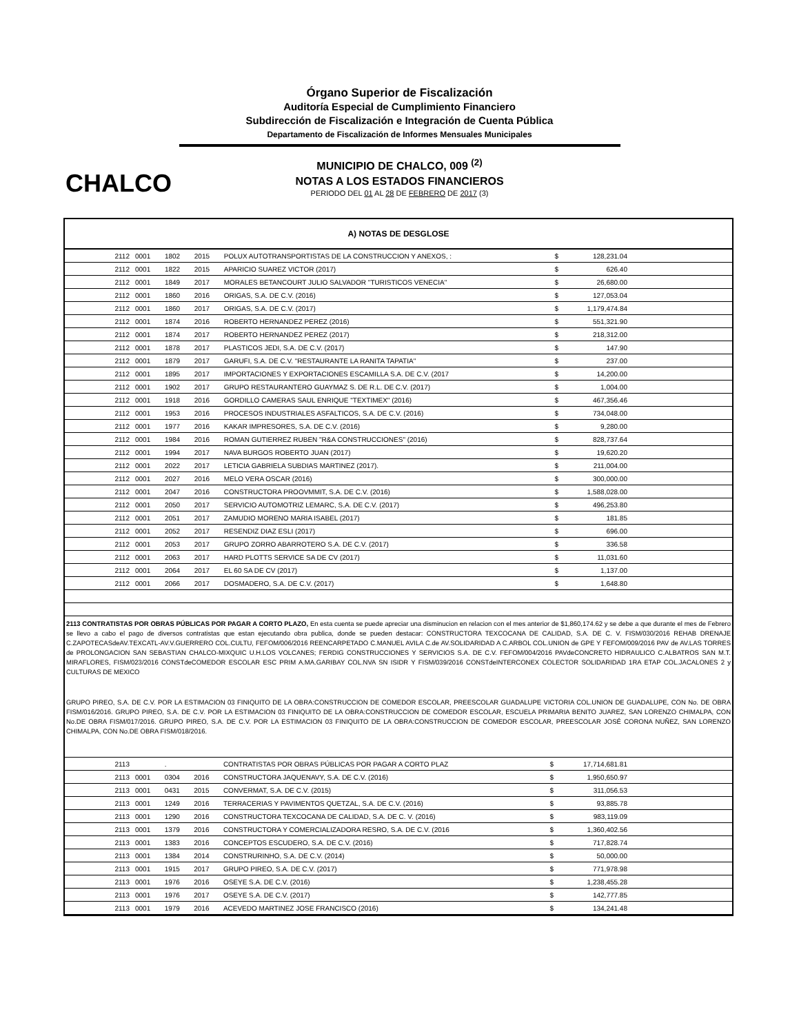Órgano Superior de Fiscalización
Auditoría Especial de Cumplimiento Financiero
Subdirección de Fiscalización e Integración de Cuenta Pública
Departamento de Fiscalización de Informes Mensuales Municipales
CHALCO
MUNICIPIO DE CHALCO, 009 <sup>(2)</sup>
NOTAS A LOS ESTADOS FINANCIEROS
PERIODO DEL 01 AL 28 DE FEBRERO DE 2017 (3)
A) NOTAS DE DESGLOSE
| 2112 | 0001 | 1802 | 2015 | POLUX AUTOTRANSPORTISTAS DE LA CONSTRUCCION Y ANEXOS, : | $ | 128,231.04 | |
| 2112 | 0001 | 1822 | 2015 | APARICIO SUAREZ VICTOR (2017) | $ | 626.40 | |
| 2112 | 0001 | 1849 | 2017 | MORALES BETANCOURT JULIO SALVADOR "TURISTICOS VENECIA" | $ | 26,680.00 | |
| 2112 | 0001 | 1860 | 2016 | ORIGAS, S.A. DE C.V. (2016) | $ | 127,053.04 | |
| 2112 | 0001 | 1860 | 2017 | ORIGAS, S.A. DE C.V. (2017) | $ | 1,179,474.84 | |
| 2112 | 0001 | 1874 | 2016 | ROBERTO HERNANDEZ PEREZ (2016) | $ | 551,321.90 | |
| 2112 | 0001 | 1874 | 2017 | ROBERTO HERNANDEZ PEREZ (2017) | $ | 218,312.00 | |
| 2112 | 0001 | 1878 | 2017 | PLASTICOS JEDI, S.A. DE C.V. (2017) | $ | 147.90 | |
| 2112 | 0001 | 1879 | 2017 | GARUFI, S.A. DE C.V. "RESTAURANTE LA RANITA TAPATIA" | $ | 237.00 | |
| 2112 | 0001 | 1895 | 2017 | IMPORTACIONES Y EXPORTACIONES ESCAMILLA S.A. DE C.V. (2017 | $ | 14,200.00 | |
| 2112 | 0001 | 1902 | 2017 | GRUPO RESTAURANTERO GUAYMAZ S. DE R.L. DE C.V. (2017) | $ | 1,004.00 | |
| 2112 | 0001 | 1918 | 2016 | GORDILLO CAMERAS SAUL ENRIQUE "TEXTIMEX" (2016) | $ | 467,356.46 | |
| 2112 | 0001 | 1953 | 2016 | PROCESOS INDUSTRIALES ASFALTICOS, S.A. DE C.V. (2016) | $ | 734,048.00 | |
| 2112 | 0001 | 1977 | 2016 | KAKAR IMPRESORES, S.A. DE C.V. (2016) | $ | 9,280.00 | |
| 2112 | 0001 | 1984 | 2016 | ROMAN GUTIERREZ RUBEN "R&A CONSTRUCCIONES" (2016) | $ | 828,737.64 | |
| 2112 | 0001 | 1994 | 2017 | NAVA BURGOS ROBERTO JUAN (2017) | $ | 19,620.20 | |
| 2112 | 0001 | 2022 | 2017 | LETICIA GABRIELA SUBDIAS MARTINEZ (2017). | $ | 211,004.00 | |
| 2112 | 0001 | 2027 | 2016 | MELO VERA OSCAR (2016) | $ | 300,000.00 | |
| 2112 | 0001 | 2047 | 2016 | CONSTRUCTORA PROOVMMIT, S.A. DE C.V. (2016) | $ | 1,588,028.00 | |
| 2112 | 0001 | 2050 | 2017 | SERVICIO AUTOMOTRIZ LEMARC, S.A. DE C.V. (2017) | $ | 496,253.80 | |
| 2112 | 0001 | 2051 | 2017 | ZAMUDIO MORENO MARIA ISABEL (2017) | $ | 181.85 | |
| 2112 | 0001 | 2052 | 2017 | RESENDIZ DIAZ ESLI (2017) | $ | 696.00 | |
| 2112 | 0001 | 2053 | 2017 | GRUPO ZORRO ABARROTERO S.A. DE C.V. (2017) | $ | 336.58 | |
| 2112 | 0001 | 2063 | 2017 | HARD PLOTTS SERVICE SA DE CV (2017) | $ | 11,031.60 | |
| 2112 | 0001 | 2064 | 2017 | EL 60 SA DE CV (2017) | $ | 1,137.00 | |
| 2112 | 0001 | 2066 | 2017 | DOSMADERO, S.A. DE C.V. (2017) | $ | 1,648.80 | |
2113 CONTRATISTAS POR OBRAS PÚBLICAS POR PAGAR A CORTO PLAZO, En esta cuenta se puede apreciar una disminucion en relacion con el mes anterior de $1,860,174.62 y se debe a que durante el mes de Febrero se llevo a cabo el pago de diversos contratistas que estan ejecutando obra publica, donde se pueden destacar: CONSTRUCTORA TEXCOCANA DE CALIDAD, S.A. DE C. V. FISM/030/2016 REHAB DRENAJE C.ZAPOTECASdeAV.TEXCATL-AV.V.GUERRERO COL.CULTU, FEFOM/006/2016 REENCARPETADO C.MANUEL AVILA C.de AV.SOLIDARIDAD A C.ARBOL COL.UNION de GPE Y FEFOM/009/2016 PAV de AV.LAS TORRES de PROLONGACION SAN SEBASTIAN CHALCO-MIXQUIC U.H.LOS VOLCANES; FERDIG CONSTRUCCIONES Y SERVICIOS S.A. DE C.V. FEFOM/004/2016 PAVdeCONCRETO HIDRAULICO C.ALBATROS SAN M.T. MIRAFLORES, FISM/023/2016 CONSTdeCOMEDOR ESCOLAR ESC PRIM A.MA.GARIBAY COL.NVA SN ISIDR Y FISM/039/2016 CONSTdeINTERCONEX COLECTOR SOLIDARIDAD 1RA ETAP COL.JACALONES 2 y CULTURAS DE MEXICO
GRUPO PIREO, S.A. DE C.V. POR LA ESTIMACION 03 FINIQUITO DE LA OBRA:CONSTRUCCION DE COMEDOR ESCOLAR, PREESCOLAR GUADALUPE VICTORIA COL.UNION DE GUADALUPE, CON No. DE OBRA FISM/016/2016. GRUPO PIREO, S.A. DE C.V. POR LA ESTIMACION 03 FINIQUITO DE LA OBRA:CONSTRUCCION DE COMEDOR ESCOLAR, ESCUELA PRIMARIA BENITO JUAREZ, SAN LORENZO CHIMALPA, CON No.DE OBRA FISM/017/2016. GRUPO PIREO, S.A. DE C.V. POR LA ESTIMACION 03 FINIQUITO DE LA OBRA:CONSTRUCCION DE COMEDOR ESCOLAR, PREESCOLAR JOSÉ CORONA NUÑEZ, SAN LORENZO CHIMALPA, CON No.DE OBRA FISM/018/2016.
| 2113 | | . | | CONTRATISTAS POR OBRAS PÚBLICAS POR PAGAR A CORTO PLAZ | $ | 17,714,681.81 | |
| 2113 | 0001 | 0304 | 2016 | CONSTRUCTORA JAQUENAVY, S.A. DE C.V. (2016) | $ | 1,950,650.97 | |
| 2113 | 0001 | 0431 | 2015 | CONVERMAT, S.A. DE C.V. (2015) | $ | 311,056.53 | |
| 2113 | 0001 | 1249 | 2016 | TERRACERIAS Y PAVIMENTOS QUETZAL, S.A. DE C.V. (2016) | $ | 93,885.78 | |
| 2113 | 0001 | 1290 | 2016 | CONSTRUCTORA TEXCOCANA DE CALIDAD, S.A. DE C. V. (2016) | $ | 983,119.09 | |
| 2113 | 0001 | 1379 | 2016 | CONSTRUCTORA Y COMERCIALIZADORA RESRO, S.A. DE C.V. (2016 | $ | 1,360,402.56 | |
| 2113 | 0001 | 1383 | 2016 | CONCEPTOS ESCUDERO, S.A. DE C.V. (2016) | $ | 717,828.74 | |
| 2113 | 0001 | 1384 | 2014 | CONSTRURINHO, S.A. DE C.V. (2014) | $ | 50,000.00 | |
| 2113 | 0001 | 1915 | 2017 | GRUPO PIREO, S.A. DE C.V. (2017) | $ | 771,978.98 | |
| 2113 | 0001 | 1976 | 2016 | OSEYE S.A. DE C.V. (2016) | $ | 1,238,455.28 | |
| 2113 | 0001 | 1976 | 2017 | OSEYE S.A. DE C.V. (2017) | $ | 142,777.85 | |
| 2113 | 0001 | 1979 | 2016 | ACEVEDO MARTINEZ JOSE FRANCISCO (2016) | $ | 134,241.48 | |